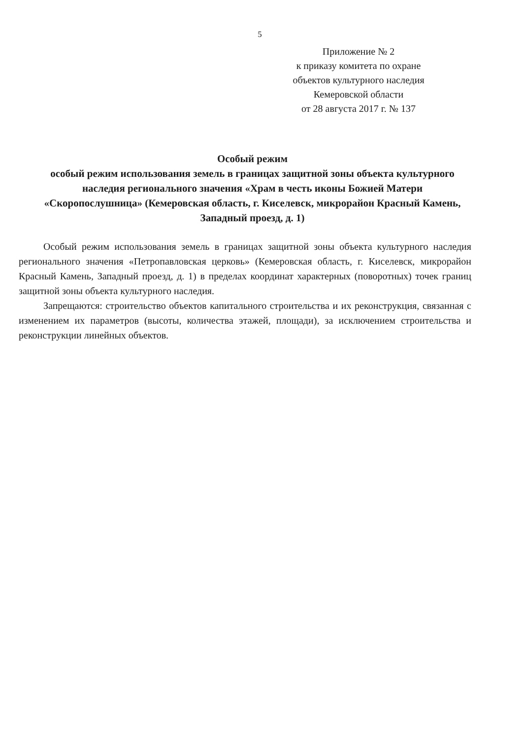5
Приложение № 2
к приказу комитета по охране
объектов культурного наследия
Кемеровской области
от 28 августа 2017 г. № 137
Особый режим
особый режим использования земель в границах защитной зоны объекта культурного наследия регионального значения «Храм в честь иконы Божией Матери «Скоропослушница» (Кемеровская область, г. Киселевск, микрорайон Красный Камень, Западный проезд, д. 1)
Особый режим использования земель в границах защитной зоны объекта культурного наследия регионального значения «Петропавловская церковь» (Кемеровская область, г. Киселевск, микрорайон Красный Камень, Западный проезд, д. 1) в пределах координат характерных (поворотных) точек границ защитной зоны объекта культурного наследия.
Запрещаются: строительство объектов капитального строительства и их реконструкция, связанная с изменением их параметров (высоты, количества этажей, площади), за исключением строительства и реконструкции линейных объектов.